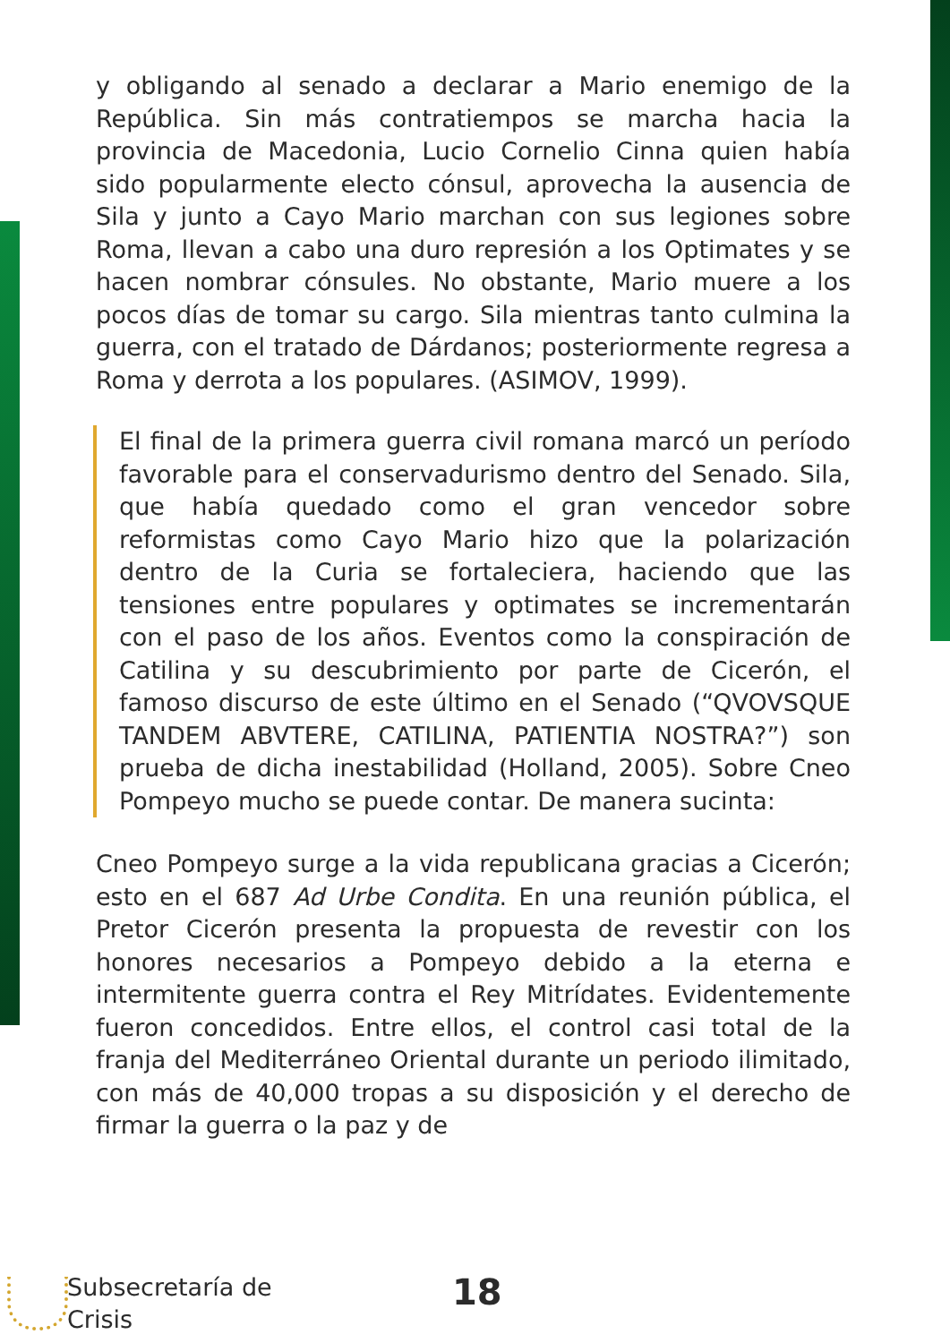y obligando al senado a declarar a Mario enemigo de la República. Sin más contratiempos se marcha hacia la provincia de Macedonia, Lucio Cornelio Cinna quien había sido popularmente electo cónsul, aprovecha la ausencia de Sila y junto a Cayo Mario marchan con sus legiones sobre Roma, llevan a cabo una duro represión a los Optimates y se hacen nombrar cónsules. No obstante, Mario muere a los pocos días de tomar su cargo. Sila mientras tanto culmina la guerra, con el tratado de Dárdanos; posteriormente regresa a Roma y derrota a los populares. (ASIMOV, 1999).
El final de la primera guerra civil romana marcó un período favorable para el conservadurismo dentro del Senado. Sila, que había quedado como el gran vencedor sobre reformistas como Cayo Mario hizo que la polarización dentro de la Curia se fortaleciera, haciendo que las tensiones entre populares y optimates se incrementarán con el paso de los años. Eventos como la conspiración de Catilina y su descubrimiento por parte de Cicerón, el famoso discurso de este último en el Senado (“QVOVSQUE TANDEM ABVTERE, CATILINA, PATIENTIA NOSTRA?”) son prueba de dicha inestabilidad (Holland, 2005). Sobre Cneo Pompeyo mucho se puede contar. De manera sucinta:
Cneo Pompeyo surge a la vida republicana gracias a Cicerón; esto en el 687 Ad Urbe Condita. En una reunión pública, el Pretor Cicerón presenta la propuesta de revestir con los honores necesarios a Pompeyo debido a la eterna e intermitente guerra contra el Rey Mitrídates. Evidentemente fueron concedidos. Entre ellos, el control casi total de la franja del Mediterráneo Oriental durante un periodo ilimitado, con más de 40,000 tropas a su disposición y el derecho de firmar la guerra o la paz y de
Subsecretaría de
Crisis
18